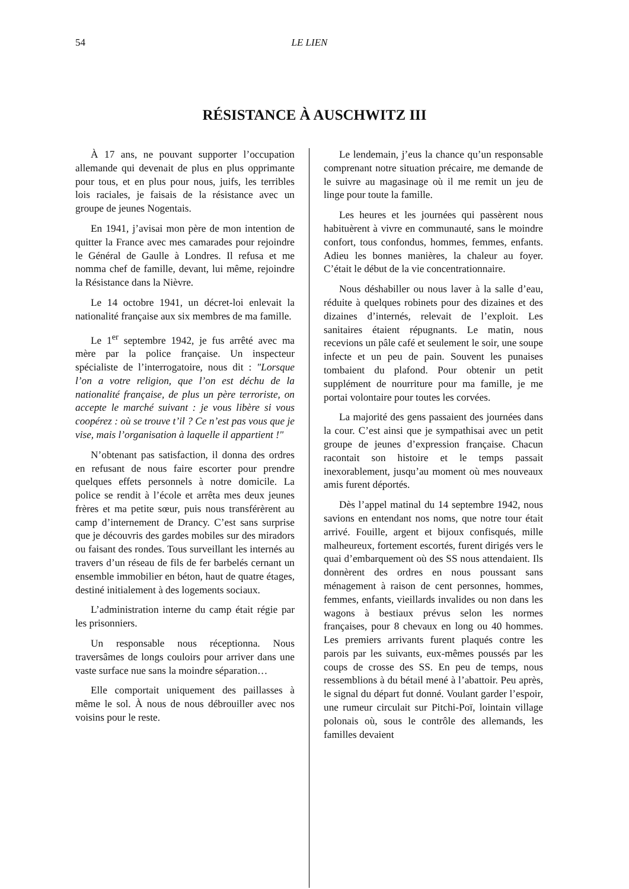54 LE LIEN
RÉSISTANCE À AUSCHWITZ III
À 17 ans, ne pouvant supporter l’occupation allemande qui devenait de plus en plus opprimante pour tous, et en plus pour nous, juifs, les terribles lois raciales, je faisais de la résistance avec un groupe de jeunes Nogentais.
En 1941, j’avisai mon père de mon intention de quitter la France avec mes camarades pour rejoindre le Général de Gaulle à Londres. Il refusa et me nomma chef de famille, devant, lui même, rejoindre la Résistance dans la Nièvre.
Le 14 octobre 1941, un décret-loi enlevait la nationalité française aux six membres de ma famille.
Le 1<sup>er</sup> septembre 1942, je fus arrêté avec ma mère par la police française. Un inspecteur spécialiste de l’interrogatoire, nous dit : "Lorsque l’on a votre religion, que l’on est déchu de la nationalité française, de plus un père terroriste, on accepte le marché suivant : je vous libère si vous coopérez : où se trouve t’il ? Ce n’est pas vous que je vise, mais l’organisation à laquelle il appartient !"
N’obtenant pas satisfaction, il donna des ordres en refusant de nous faire escorter pour prendre quelques effets personnels à notre domicile. La police se rendit à l’école et arrêta mes deux jeunes frères et ma petite sœur, puis nous transférèrent au camp d’internement de Drancy. C’est sans surprise que je découvris des gardes mobiles sur des miradors ou faisant des rondes. Tous surveillant les internés au travers d’un réseau de fils de fer barbelés cernant un ensemble immobilier en béton, haut de quatre étages, destiné initialement à des logements sociaux.
L’administration interne du camp était régie par les prisonniers.
Un responsable nous réceptionna. Nous traversâmes de longs couloirs pour arriver dans une vaste surface nue sans la moindre séparation…
Elle comportait uniquement des paillasses à même le sol. À nous de nous débrouiller avec nos voisins pour le reste.
Le lendemain, j’eus la chance qu’un responsable comprenant notre situation précaire, me demande de le suivre au magasinage où il me remit un jeu de linge pour toute la famille.
Les heures et les journées qui passèrent nous habituèrent à vivre en communauté, sans le moindre confort, tous confondus, hommes, femmes, enfants. Adieu les bonnes manières, la chaleur au foyer. C’était le début de la vie concentrationnaire.
Nous déshabiller ou nous laver à la salle d’eau, réduite à quelques robinets pour des dizaines et des dizaines d’internés, relevait de l’exploit. Les sanitaires étaient répugnants. Le matin, nous recevions un pâle café et seulement le soir, une soupe infecte et un peu de pain. Souvent les punaises tombaient du plafond. Pour obtenir un petit supplément de nourriture pour ma famille, je me portai volontaire pour toutes les corvées.
La majorité des gens passaient des journées dans la cour. C’est ainsi que je sympathisai avec un petit groupe de jeunes d’expression française. Chacun racontait son histoire et le temps passait inexorablement, jusqu’au moment où mes nouveaux amis furent déportés.
Dès l’appel matinal du 14 septembre 1942, nous savions en entendant nos noms, que notre tour était arrivé. Fouille, argent et bijoux confisqués, mille malheureux, fortement escortés, furent dirigés vers le quai d’embarquement où des SS nous attendaient. Ils donnèrent des ordres en nous poussant sans ménagement à raison de cent personnes, hommes, femmes, enfants, vieillards invalides ou non dans les wagons à bestiaux prévus selon les normes françaises, pour 8 chevaux en long ou 40 hommes. Les premiers arrivants furent plaqués contre les parois par les suivants, eux-mêmes poussés par les coups de crosse des SS. En peu de temps, nous ressemblions à du bétail mené à l’abattoir. Peu après, le signal du départ fut donné. Voulant garder l’espoir, une rumeur circulait sur Pitchi-Poï, lointain village polonais où, sous le contrôle des allemands, les familles devaient